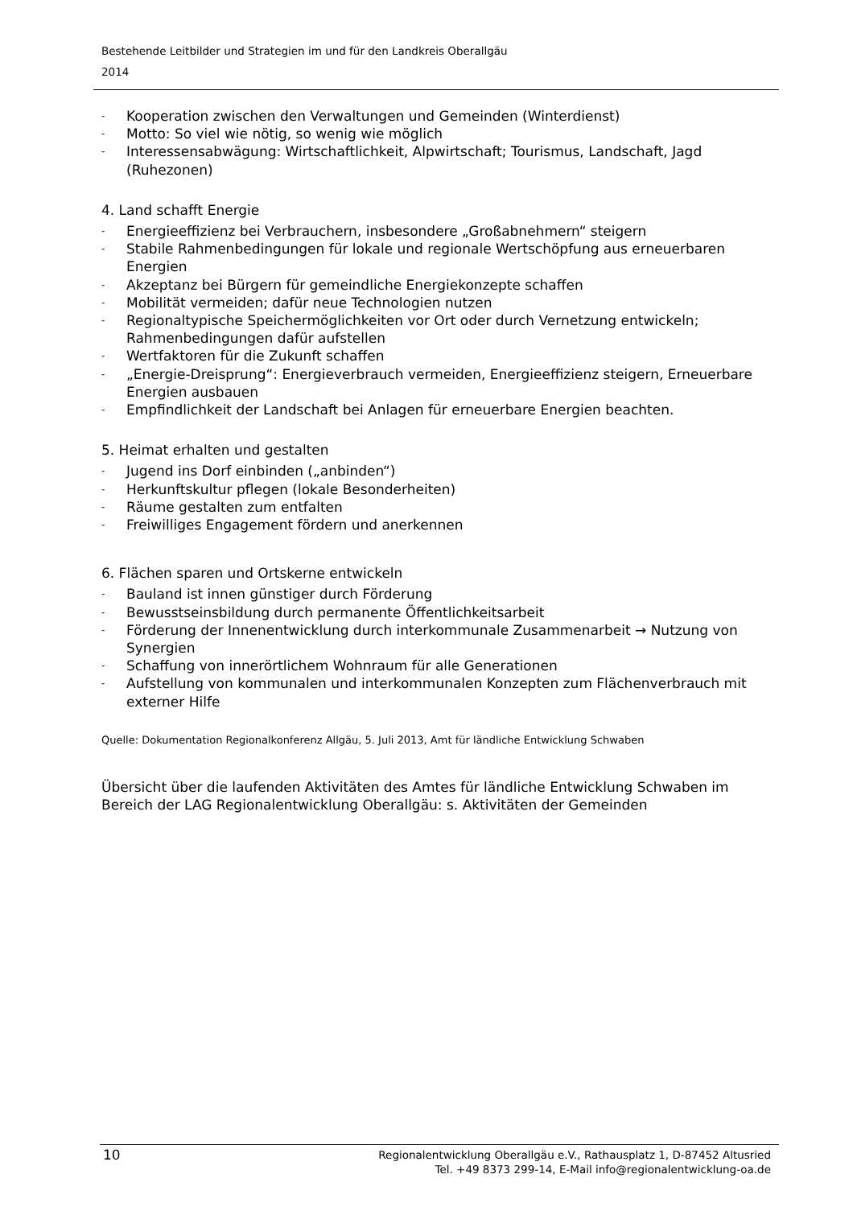Bestehende Leitbilder und Strategien im und für den Landkreis Oberallgäu
2014
- Kooperation zwischen den Verwaltungen und Gemeinden (Winterdienst)
- Motto: So viel wie nötig, so wenig wie möglich
- Interessensabwägung: Wirtschaftlichkeit, Alpwirtschaft; Tourismus, Landschaft, Jagd (Ruhezonen)
4. Land schafft Energie
- Energieeffizienz bei Verbrauchern, insbesondere „Großabnehmern“ steigern
- Stabile Rahmenbedingungen für lokale und regionale Wertschöpfung aus erneuerbaren Energien
- Akzeptanz bei Bürgern für gemeindliche Energiekonzepte schaffen
- Mobilität vermeiden; dafür neue Technologien nutzen
- Regionaltypische Speichermöglichkeiten vor Ort oder durch Vernetzung entwickeln; Rahmenbedingungen dafür aufstellen
- Wertfaktoren für die Zukunft schaffen
- „Energie-Dreisprung“: Energieverbrauch vermeiden, Energieeffizienz steigern, Erneuerbare Energien ausbauen
- Empfindlichkeit der Landschaft bei Anlagen für erneuerbare Energien beachten.
5. Heimat erhalten und gestalten
- Jugend ins Dorf einbinden („anbinden“)
- Herkunftskultur pflegen (lokale Besonderheiten)
- Räume gestalten zum entfalten
- Freiwilliges Engagement fördern und anerkennen
6. Flächen sparen und Ortskerne entwickeln
- Bauland ist innen günstiger durch Förderung
- Bewusstseinsbildung durch permanente Öffentlichkeitsarbeit
- Förderung der Innenentwicklung durch interkommunale Zusammenarbeit → Nutzung von Synergien
- Schaffung von innerörtlichem Wohnraum für alle Generationen
- Aufstellung von kommunalen und interkommunalen Konzepten zum Flächenverbrauch mit externer Hilfe
Quelle: Dokumentation Regionalkonferenz Allgäu, 5. Juli 2013, Amt für ländliche Entwicklung Schwaben
Übersicht über die laufenden Aktivitäten des Amtes für ländliche Entwicklung Schwaben im Bereich der LAG Regionalentwicklung Oberallgäu: s. Aktivitäten der Gemeinden
10
Regionalentwicklung Oberallgäu e.V., Rathausplatz 1, D-87452 Altusried
Tel. +49 8373 299-14, E-Mail info@regionalentwicklung-oa.de